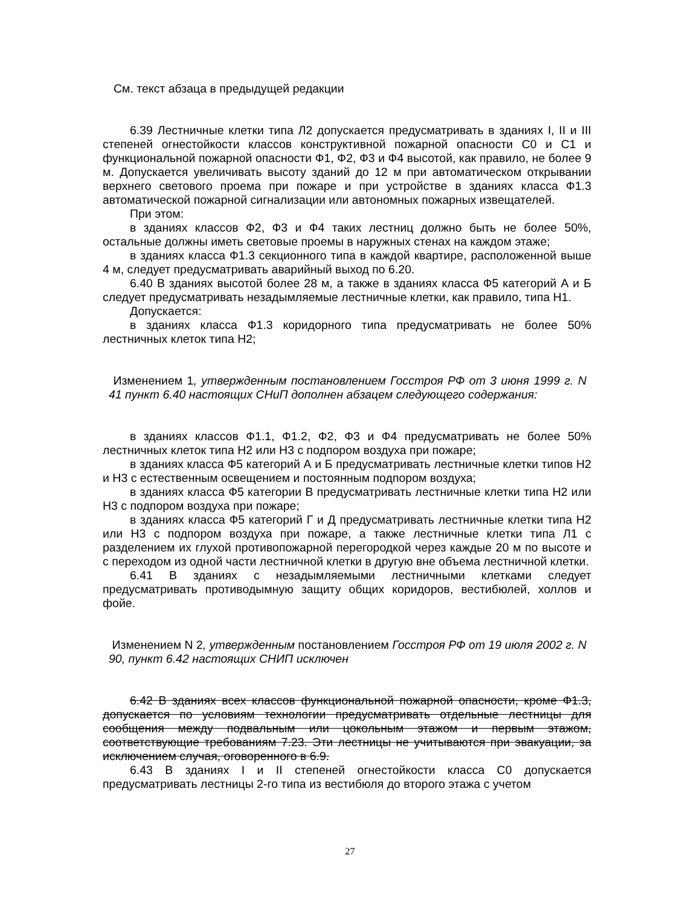См. текст абзаца в предыдущей редакции
6.39 Лестничные клетки типа Л2 допускается предусматривать в зданиях I, II и III степеней огнестойкости классов конструктивной пожарной опасности С0 и С1 и функциональной пожарной опасности Ф1, Ф2, Ф3 и Ф4 высотой, как правило, не более 9 м. Допускается увеличивать высоту зданий до 12 м при автоматическом открывании верхнего светового проема при пожаре и при устройстве в зданиях класса Ф1.3 автоматической пожарной сигнализации или автономных пожарных извещателей.
При этом:
в зданиях классов Ф2, Ф3 и Ф4 таких лестниц должно быть не более 50%, остальные должны иметь световые проемы в наружных стенах на каждом этаже;
в зданиях класса Ф1.3 секционного типа в каждой квартире, расположенной выше 4 м, следует предусматривать аварийный выход по 6.20.
6.40 В зданиях высотой более 28 м, а также в зданиях класса Ф5 категорий А и Б следует предусматривать незадымляемые лестничные клетки, как правило, типа Н1.
Допускается:
в зданиях класса Ф1.3 коридорного типа предусматривать не более 50% лестничных клеток типа Н2;
Изменением 1, утвержденным постановлением Госстроя РФ от 3 июня 1999 г. N 41 пункт 6.40 настоящих СНиП дополнен абзацем следующего содержания:
в зданиях классов Ф1.1, Ф1.2, Ф2, Ф3 и Ф4 предусматривать не более 50% лестничных клеток типа Н2 или Н3 с подпором воздуха при пожаре;
в зданиях класса Ф5 категорий А и Б предусматривать лестничные клетки типов Н2 и Н3 с естественным освещением и постоянным подпором воздуха;
в зданиях класса Ф5 категории В предусматривать лестничные клетки типа Н2 или Н3 с подпором воздуха при пожаре;
в зданиях класса Ф5 категорий Г и Д предусматривать лестничные клетки типа Н2 или Н3 с подпором воздуха при пожаре, а также лестничные клетки типа Л1 с разделением их глухой противопожарной перегородкой через каждые 20 м по высоте и с переходом из одной части лестничной клетки в другую вне объема лестничной клетки.
6.41 В зданиях с незадымляемыми лестничными клетками следует предусматривать противодымную защиту общих коридоров, вестибюлей, холлов и фойе.
Изменением N 2, утвержденным постановлением Госстроя РФ от 19 июля 2002 г. N 90, пункт 6.42 настоящих СНИП исключен
6.42 В зданиях всех классов функциональной пожарной опасности, кроме Ф1.3, допускается по условиям технологии предусматривать отдельные лестницы для сообщения между подвальным или цокольным этажом и первым этажом, соответствующие требованиям 7.23. Эти лестницы не учитываются при эвакуации, за исключением случая, оговоренного в 6.9.
6.43 В зданиях I и II степеней огнестойкости класса С0 допускается предусматривать лестницы 2-го типа из вестибюля до второго этажа с учетом
27